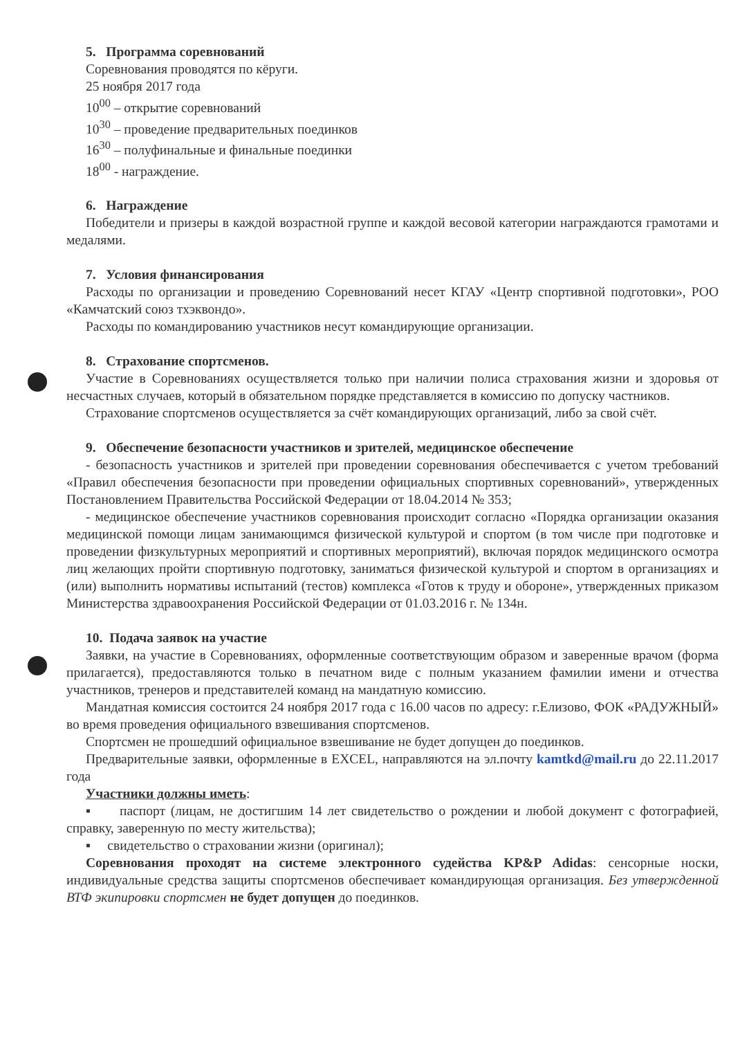5. Программа соревнований
Соревнования проводятся по кёруги.
25 ноября 2017 года
10<sup>00</sup> – открытие соревнований
10<sup>30</sup> – проведение предварительных поединков
16<sup>30</sup> – полуфинальные и финальные поединки
18<sup>00</sup> - награждение.
6. Награждение
Победители и призеры в каждой возрастной группе и каждой весовой категории награждаются грамотами и медалями.
7. Условия финансирования
Расходы по организации и проведению Соревнований несет КГАУ «Центр спортивной подготовки», РОО «Камчатский союз тхэквондо».
Расходы по командированию участников несут командирующие организации.
8. Страхование спортсменов.
Участие в Соревнованиях осуществляется только при наличии полиса страхования жизни и здоровья от несчастных случаев, который в обязательном порядке представляется в комиссию по допуску частников.
Страхование спортсменов осуществляется за счёт командирующих организаций, либо за свой счёт.
9. Обеспечение безопасности участников и зрителей, медицинское обеспечение
- безопасность участников и зрителей при проведении соревнования обеспечивается с учетом требований «Правил обеспечения безопасности при проведении официальных спортивных соревнований», утвержденных Постановлением Правительства Российской Федерации от 18.04.2014 № 353;
- медицинское обеспечение участников соревнования происходит согласно «Порядка организации оказания медицинской помощи лицам занимающимся физической культурой и спортом (в том числе при подготовке и проведении физкультурных мероприятий и спортивных мероприятий), включая порядок медицинского осмотра лиц желающих пройти спортивную подготовку, заниматься физической культурой и спортом в организациях и (или) выполнить нормативы испытаний (тестов) комплекса «Готов к труду и обороне», утвержденных приказом Министерства здравоохранения Российской Федерации от 01.03.2016 г. № 134н.
10. Подача заявок на участие
Заявки, на участие в Соревнованиях, оформленные соответствующим образом и заверенные врачом (форма прилагается), предоставляются только в печатном виде с полным указанием фамилии имени и отчества участников, тренеров и представителей команд на мандатную комиссию.
Мандатная комиссия состоится 24 ноября 2017 года с 16.00 часов по адресу: г.Елизово, ФОК «РАДУЖНЫЙ» во время проведения официального взвешивания спортсменов.
Спортсмен не прошедший официальное взвешивание не будет допущен до поединков.
Предварительные заявки, оформленные в EXCEL, направляются на эл.почту kamtkd@mail.ru до 22.11.2017 года
Участники должны иметь:
▪ паспорт (лицам, не достигшим 14 лет свидетельство о рождении и любой документ с фотографией, справку, заверенную по месту жительства);
▪ свидетельство о страховании жизни (оригинал);
Соревнования проходят на системе электронного судейства KP&P Adidas: сенсорные носки, индивидуальные средства защиты спортсменов обеспечивает командирующая организация. Без утвержденной ВТФ экипировки спортсмен не будет допущен до поединков.